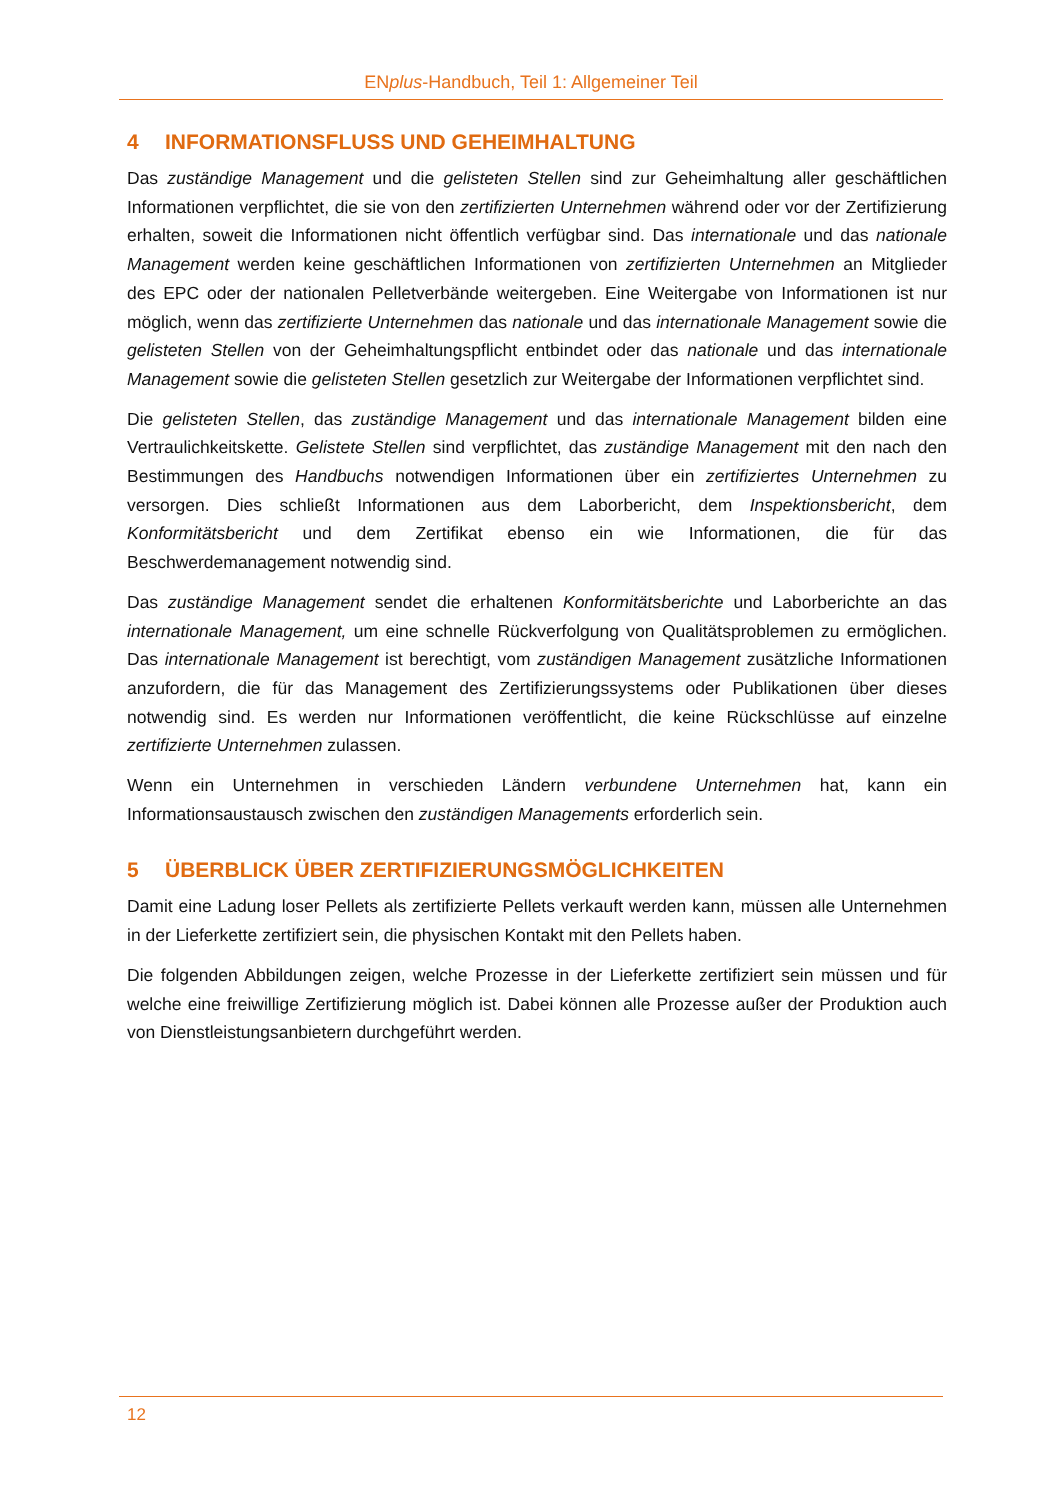ENplus-Handbuch, Teil 1: Allgemeiner Teil
4 INFORMATIONSFLUSS UND GEHEIMHALTUNG
Das zuständige Management und die gelisteten Stellen sind zur Geheimhaltung aller geschäftlichen Informationen verpflichtet, die sie von den zertifizierten Unternehmen während oder vor der Zertifizierung erhalten, soweit die Informationen nicht öffentlich verfügbar sind. Das internationale und das nationale Management werden keine geschäftlichen Informationen von zertifizierten Unternehmen an Mitglieder des EPC oder der nationalen Pelletverbände weitergeben. Eine Weitergabe von Informationen ist nur möglich, wenn das zertifizierte Unternehmen das nationale und das internationale Management sowie die gelisteten Stellen von der Geheimhaltungspflicht entbindet oder das nationale und das internationale Management sowie die gelisteten Stellen gesetzlich zur Weitergabe der Informationen verpflichtet sind.
Die gelisteten Stellen, das zuständige Management und das internationale Management bilden eine Vertraulichkeitskette. Gelistete Stellen sind verpflichtet, das zuständige Management mit den nach den Bestimmungen des Handbuchs notwendigen Informationen über ein zertifiziertes Unternehmen zu versorgen. Dies schließt Informationen aus dem Laborbericht, dem Inspektionsbericht, dem Konformitätsbericht und dem Zertifikat ebenso ein wie Informationen, die für das Beschwerdemanagement notwendig sind.
Das zuständige Management sendet die erhaltenen Konformitätsberichte und Laborberichte an das internationale Management, um eine schnelle Rückverfolgung von Qualitätsproblemen zu ermöglichen. Das internationale Management ist berechtigt, vom zuständigen Management zusätzliche Informationen anzufordern, die für das Management des Zertifizierungssystems oder Publikationen über dieses notwendig sind. Es werden nur Informationen veröffentlicht, die keine Rückschlüsse auf einzelne zertifizierte Unternehmen zulassen.
Wenn ein Unternehmen in verschieden Ländern verbundene Unternehmen hat, kann ein Informationsaustausch zwischen den zuständigen Managements erforderlich sein.
5 ÜBERBLICK ÜBER ZERTIFIZIERUNGSMÖGLICHKEITEN
Damit eine Ladung loser Pellets als zertifizierte Pellets verkauft werden kann, müssen alle Unternehmen in der Lieferkette zertifiziert sein, die physischen Kontakt mit den Pellets haben.
Die folgenden Abbildungen zeigen, welche Prozesse in der Lieferkette zertifiziert sein müssen und für welche eine freiwillige Zertifizierung möglich ist. Dabei können alle Prozesse außer der Produktion auch von Dienstleistungsanbietern durchgeführt werden.
12